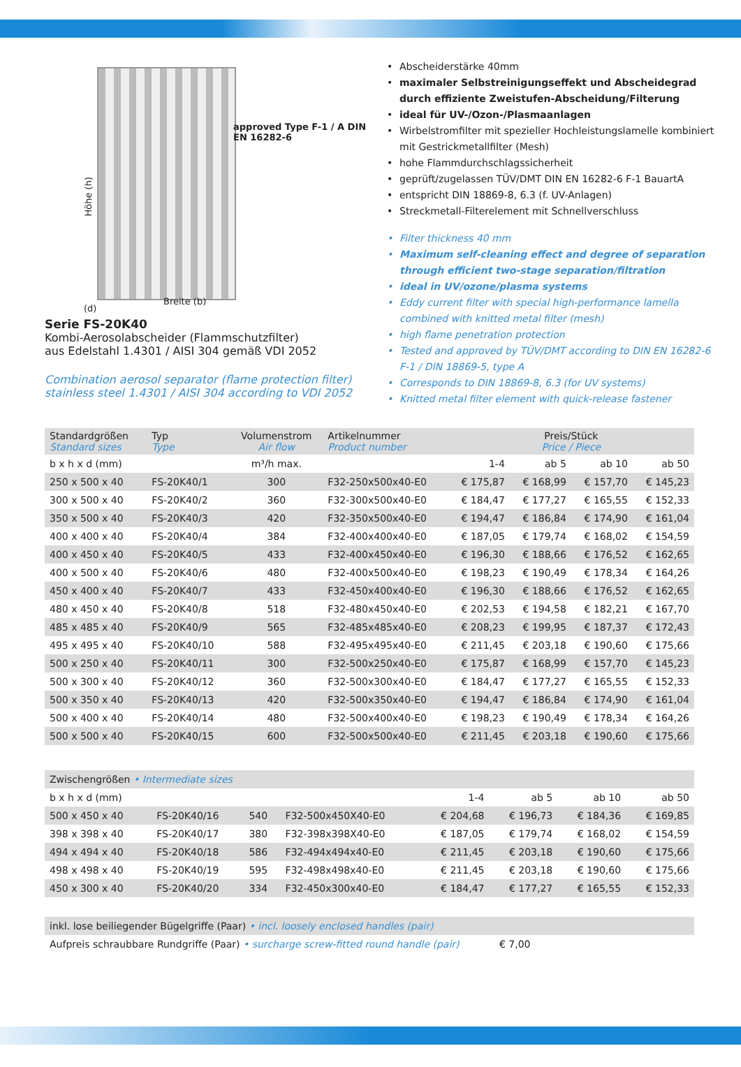Höhe (h)
approved Type F-1 / A DIN EN 16282-6
(d)
Breite (b)
Serie FS-20K40
Kombi-Aerosolabscheider (Flammschutzfilter)
aus Edelstahl 1.4301 / AISI 304 gemäß VDI 2052
Combination aerosol separator (flame protection filter)
stainless steel 1.4301 / AISI 304 according to VDI 2052
Abscheiderstärke 40mm
maximaler Selbstreinigungseffekt und Abscheidegrad durch effiziente Zweistufen-Abscheidung/Filterung
ideal für UV-/Ozon-/Plasmaanlagen
Wirbelstromfilter mit spezieller Hochleistungslamelle kombiniert mit Gestrickmetallfilter (Mesh)
hohe Flammdurchschlagssicherheit
geprüft/zugelassen TÜV/DMT DIN EN 16282-6 F-1 BauartA
entspricht DIN 18869-8, 6.3 (f. UV-Anlagen)
Streckmetall-Filterelement mit Schnellverschluss
Filter thickness 40 mm
Maximum self-cleaning effect and degree of separation through efficient two-stage separation/filtration
ideal in UV/ozone/plasma systems
Eddy current filter with special high-performance lamella combined with knitted metal filter (mesh)
high flame penetration protection
Tested and approved by TÜV/DMT according to DIN EN 16282-6 F-1 / DIN 18869-5, type A
Corresponds to DIN 18869-8, 6.3 (for UV systems)
Knitted metal filter element with quick-release fastener
| Standardgrößen Standard sizes | Typ Type | Volumenstrom Air flow | Artikelnummer Product number | Preis/Stück Price / Piece | | | |
| --- | --- | --- | --- | --- | --- | --- | --- |
| b x h x d (mm) | | m³/h max. | | 1-4 | ab 5 | ab 10 | ab 50 |
| 250 x 500 x 40 | FS-20K40/1 | 300 | F32-250x500x40-E0 | € 175,87 | € 168,99 | € 157,70 | € 145,23 |
| 300 x 500 x 40 | FS-20K40/2 | 360 | F32-300x500x40-E0 | € 184,47 | € 177,27 | € 165,55 | € 152,33 |
| 350 x 500 x 40 | FS-20K40/3 | 420 | F32-350x500x40-E0 | € 194,47 | € 186,84 | € 174,90 | € 161,04 |
| 400 x 400 x 40 | FS-20K40/4 | 384 | F32-400x400x40-E0 | € 187,05 | € 179,74 | € 168,02 | € 154,59 |
| 400 x 450 x 40 | FS-20K40/5 | 433 | F32-400x450x40-E0 | € 196,30 | € 188,66 | € 176,52 | € 162,65 |
| 400 x 500 x 40 | FS-20K40/6 | 480 | F32-400x500x40-E0 | € 198,23 | € 190,49 | € 178,34 | € 164,26 |
| 450 x 400 x 40 | FS-20K40/7 | 433 | F32-450x400x40-E0 | € 196,30 | € 188,66 | € 176,52 | € 162,65 |
| 480 x 450 x 40 | FS-20K40/8 | 518 | F32-480x450x40-E0 | € 202,53 | € 194,58 | € 182,21 | € 167,70 |
| 485 x 485 x 40 | FS-20K40/9 | 565 | F32-485x485x40-E0 | € 208,23 | € 199,95 | € 187,37 | € 172,43 |
| 495 x 495 x 40 | FS-20K40/10 | 588 | F32-495x495x40-E0 | € 211,45 | € 203,18 | € 190,60 | € 175,66 |
| 500 x 250 x 40 | FS-20K40/11 | 300 | F32-500x250x40-E0 | € 175,87 | € 168,99 | € 157,70 | € 145,23 |
| 500 x 300 x 40 | FS-20K40/12 | 360 | F32-500x300x40-E0 | € 184,47 | € 177,27 | € 165,55 | € 152,33 |
| 500 x 350 x 40 | FS-20K40/13 | 420 | F32-500x350x40-E0 | € 194,47 | € 186,84 | € 174,90 | € 161,04 |
| 500 x 400 x 40 | FS-20K40/14 | 480 | F32-500x400x40-E0 | € 198,23 | € 190,49 | € 178,34 | € 164,26 |
| 500 x 500 x 40 | FS-20K40/15 | 600 | F32-500x500x40-E0 | € 211,45 | € 203,18 | € 190,60 | € 175,66 |
| Zwischengrößen • Intermediate sizes | | | | | | | |
| b x h x d (mm) | | | | 1-4 | ab 5 | ab 10 | ab 50 |
| 500 x 450 x 40 | FS-20K40/16 | 540 | F32-500x450X40-E0 | € 204,68 | € 196,73 | € 184,36 | € 169,85 |
| 398 x 398 x 40 | FS-20K40/17 | 380 | F32-398x398X40-E0 | € 187,05 | € 179,74 | € 168,02 | € 154,59 |
| 494 x 494 x 40 | FS-20K40/18 | 586 | F32-494x494x40-E0 | € 211,45 | € 203,18 | € 190,60 | € 175,66 |
| 498 x 498 x 40 | FS-20K40/19 | 595 | F32-498x498x40-E0 | € 211,45 | € 203,18 | € 190,60 | € 175,66 |
| 450 x 300 x 40 | FS-20K40/20 | 334 | F32-450x300x40-E0 | € 184,47 | € 177,27 | € 165,55 | € 152,33 |
| inkl. lose beiliegender Bügelgriffe (Paar) • incl. loosely enclosed handles (pair) | |
| Aufpreis schraubbare Rundgriffe (Paar) • surcharge screw-fitted round handle (pair) | € 7,00 |